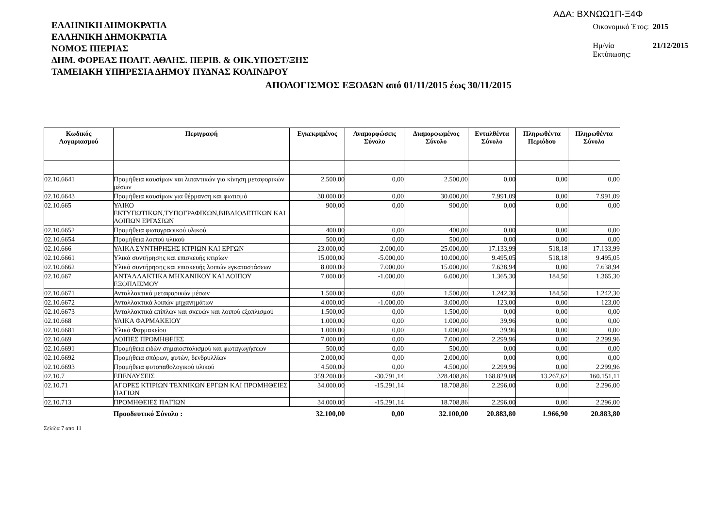ΑΔΑ: ΒΧΝΩΩ1Π-Ξ4Φ
ΕΛΛΗΝΙΚΗ ΔΗΜΟΚΡΑΤΙΑ
ΕΛΛΗΝΙΚΗ ΔΗΜΟΚΡΑΤΙΑ
ΝΟΜΟΣ ΠΙΕΡΙΑΣ
ΔΗΜ. ΦΟΡΕΑΣ ΠΟΛΙΤ. ΑΘΛΗΣ. ΠΕΡΙΒ. & ΟΙΚ.ΥΠΟΣΤ/ΞΗΣ
ΤΑΜΕΙΑΚΗ ΥΠΗΡΕΣΙΑ ΔΗΜΟΥ ΠΥΔΝΑΣ ΚΟΛΙΝΔΡΟΥ
| Οικονομικό Έτος: | 2015 |
| Ημ/νία Εκτύπωσης: | 21/12/2015 |
ΑΠΟΛΟΓΙΣΜΟΣ ΕΞΟΔΩΝ από 01/11/2015 έως 30/11/2015
| Κωδικός Λογαριασμού | Περιγραφή | Εγκεκριμένος | Αναμορφώσεις Σύνολο | Διαμορφωμένος Σύνολο | Ενταλθέντα Σύνολο | Πληρωθέντα Περιόδου | Πληρωθέντα Σύνολο |
| --- | --- | --- | --- | --- | --- | --- | --- |
| 02.10.6641 | Προμήθεια καυσίμων και λιπαντικών για κίνηση μεταφορικών μέσων | 2.500,00 | 0,00 | 2.500,00 | 0,00 | 0,00 | 0,00 |
| 02.10.6643 | Προμήθεια καυσίμων για θέρμανση και φωτισμό | 30.000,00 | 0,00 | 30.000,00 | 7.991,09 | 0,00 | 7.991,09 |
| 02.10.665 | ΥΛΙΚΟ ΕΚΤΥΠΩΤΙΚΩΝ,ΤΥΠΟΓΡΑΦΙΚΩΝ,ΒΙΒΛΙΟΔΕΤΙΚΩΝ ΚΑΙ ΛΟΙΠΩΝ ΕΡΓΑΣΙΩΝ | 900,00 | 0,00 | 900,00 | 0,00 | 0,00 | 0,00 |
| 02.10.6652 | Προμήθεια φωτογραφικού υλικού | 400,00 | 0,00 | 400,00 | 0,00 | 0,00 | 0,00 |
| 02.10.6654 | Προμήθεια λοιπού υλικού | 500,00 | 0,00 | 500,00 | 0,00 | 0,00 | 0,00 |
| 02.10.666 | ΥΛΙΚΑ ΣΥΝΤΗΡΗΣΗΣ ΚΤΡΙΩΝ ΚΑΙ ΕΡΓΩΝ | 23.000,00 | 2.000,00 | 25.000,00 | 17.133,99 | 518,18 | 17.133,99 |
| 02.10.6661 | Υλικά συντήρησης και επισκευής κτιρίων | 15.000,00 | -5.000,00 | 10.000,00 | 9.495,05 | 518,18 | 9.495,05 |
| 02.10.6662 | Υλικά συντήρησης και επισκευής λοιπών εγκαταστάσεων | 8.000,00 | 7.000,00 | 15.000,00 | 7.638,94 | 0,00 | 7.638,94 |
| 02.10.667 | ΑΝΤΑΛΛΑΚΤΙΚΑ ΜΗΧΑΝΙΚΟΥ ΚΑΙ ΛΟΙΠΟΥ ΕΞΟΠΛΙΣΜΟΥ | 7.000,00 | -1.000,00 | 6.000,00 | 1.365,30 | 184,50 | 1.365,30 |
| 02.10.6671 | Ανταλλακτικά μεταφορικών μέσων | 1.500,00 | 0,00 | 1.500,00 | 1.242,30 | 184,50 | 1.242,30 |
| 02.10.6672 | Ανταλλακτικά λοιπών μηχανημάτων | 4.000,00 | -1.000,00 | 3.000,00 | 123,00 | 0,00 | 123,00 |
| 02.10.6673 | Ανταλλακτικά επίπλων και σκευών και λοιπού εξοπλισμού | 1.500,00 | 0,00 | 1.500,00 | 0,00 | 0,00 | 0,00 |
| 02.10.668 | ΥΛΙΚΑ ΦΑΡΜΑΚΕΙΟΥ | 1.000,00 | 0,00 | 1.000,00 | 39,96 | 0,00 | 0,00 |
| 02.10.6681 | Υλικά Φαρμακείου | 1.000,00 | 0,00 | 1.000,00 | 39,96 | 0,00 | 0,00 |
| 02.10.669 | ΛΟΙΠΕΣ ΠΡΟΜΗΘΕΙΕΣ | 7.000,00 | 0,00 | 7.000,00 | 2.299,96 | 0,00 | 2.299,96 |
| 02.10.6691 | Προμήθεια ειδών σημαιοστολισμού και φωταγωγήσεων | 500,00 | 0,00 | 500,00 | 0,00 | 0,00 | 0,00 |
| 02.10.6692 | Προμήθεια σπόρων, φυτών, δενδρυλλίων | 2.000,00 | 0,00 | 2.000,00 | 0,00 | 0,00 | 0,00 |
| 02.10.6693 | Προμήθεια φυτοπαθολογικού υλικού | 4.500,00 | 0,00 | 4.500,00 | 2.299,96 | 0,00 | 2.299,96 |
| 02.10.7 | ΕΠΕΝΔΥΣΕΙΣ | 359.200,00 | -30.791,14 | 328.408,86 | 168.829,08 | 13.267,62 | 160.151,11 |
| 02.10.71 | ΑΓΟΡΕΣ ΚΤΙΡΙΩΝ ΤΕΧΝΙΚΩΝ ΕΡΓΩΝ ΚΑΙ ΠΡΟΜΗΘΕΙΕΣ ΠΑΓΙΩΝ | 34.000,00 | -15.291,14 | 18.708,86 | 2.296,00 | 0,00 | 2.296,00 |
| 02.10.713 | ΠΡΟΜΗΘΕΙΕΣ ΠΑΓΙΩΝ | 34.000,00 | -15.291,14 | 18.708,86 | 2.296,00 | 0,00 | 2.296,00 |
| | Προοδευτικό Σύνολο : | 32.100,00 | 0,00 | 32.100,00 | 20.883,80 | 1.966,90 | 20.883,80 |
Σελίδα 7 από 11